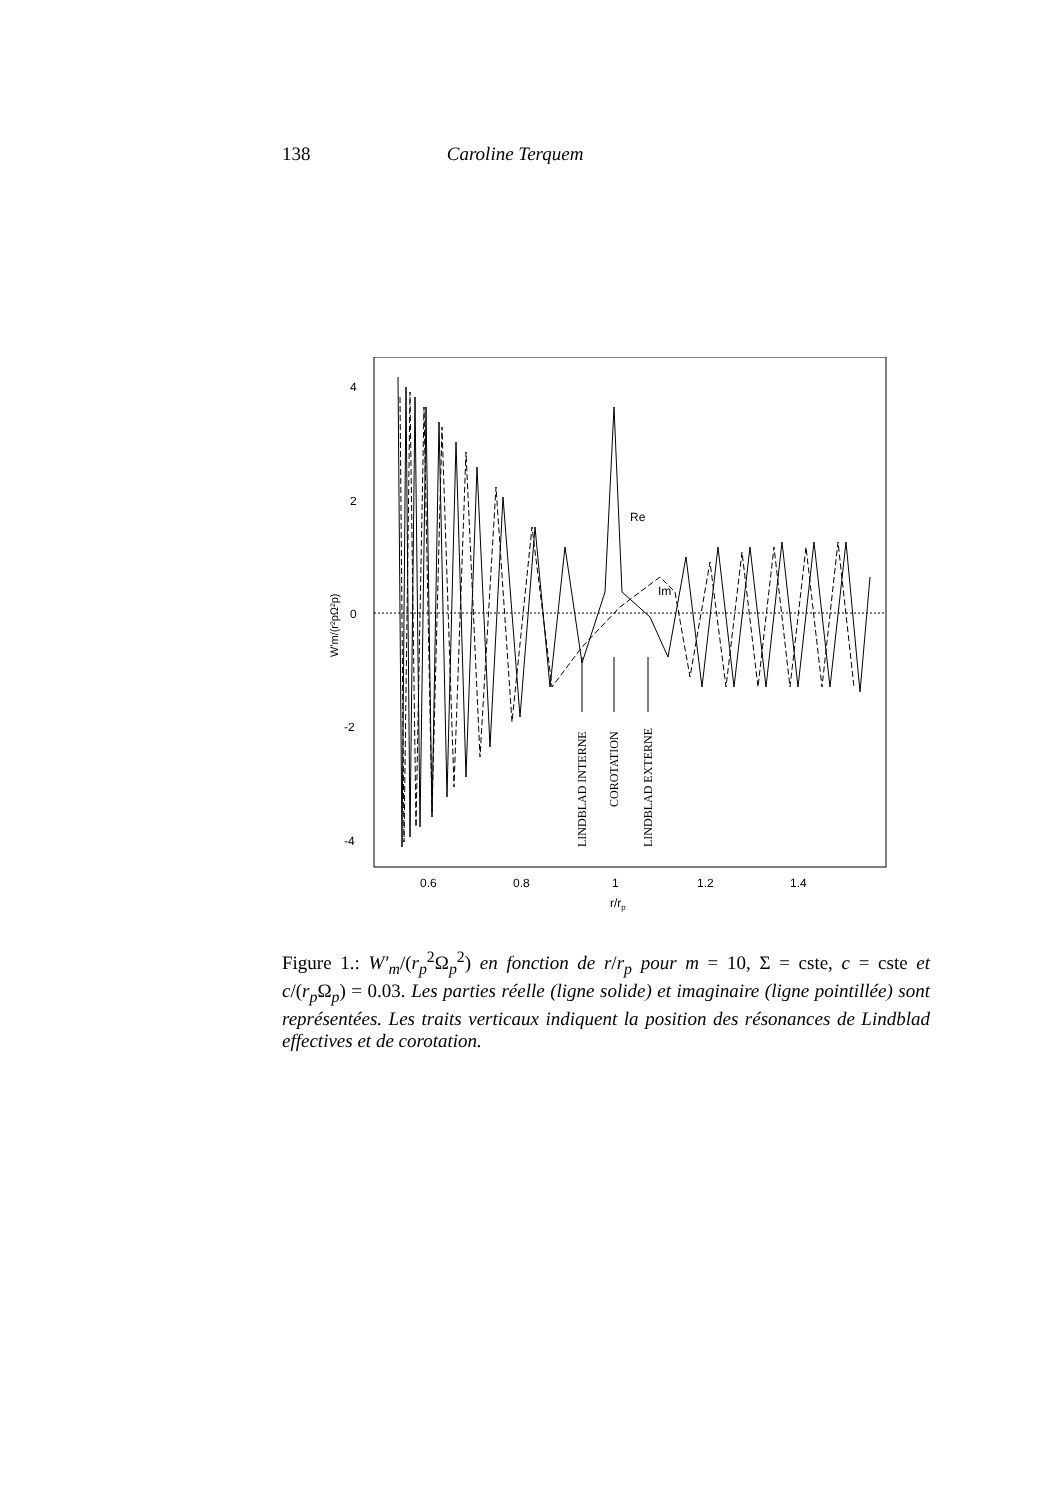138 Caroline Terquem
4
2
0
-2
-4
0.6
0.8
1
1.2
1.4
r/rp
W'm/(r²pΩ²p)
Re
Im
LINDBLAD INTERNE
COROTATION
LINDBLAD EXTERNE
Figure 1.: W′<sub>m</sub>/(r<sub>p</sub><sup>2</sup>Ω<sub>p</sub><sup>2</sup>) en fonction de r/r<sub>p</sub> pour m = 10, Σ = cste, c = cste et c/(r<sub>p</sub> Ω<sub>p</sub>) = 0.03. Les parties réelle (ligne solide) et imaginaire (ligne pointillée) sont représentées. Les traits verticaux indiquent la position des résonances de Lindblad effectives et de corotation.